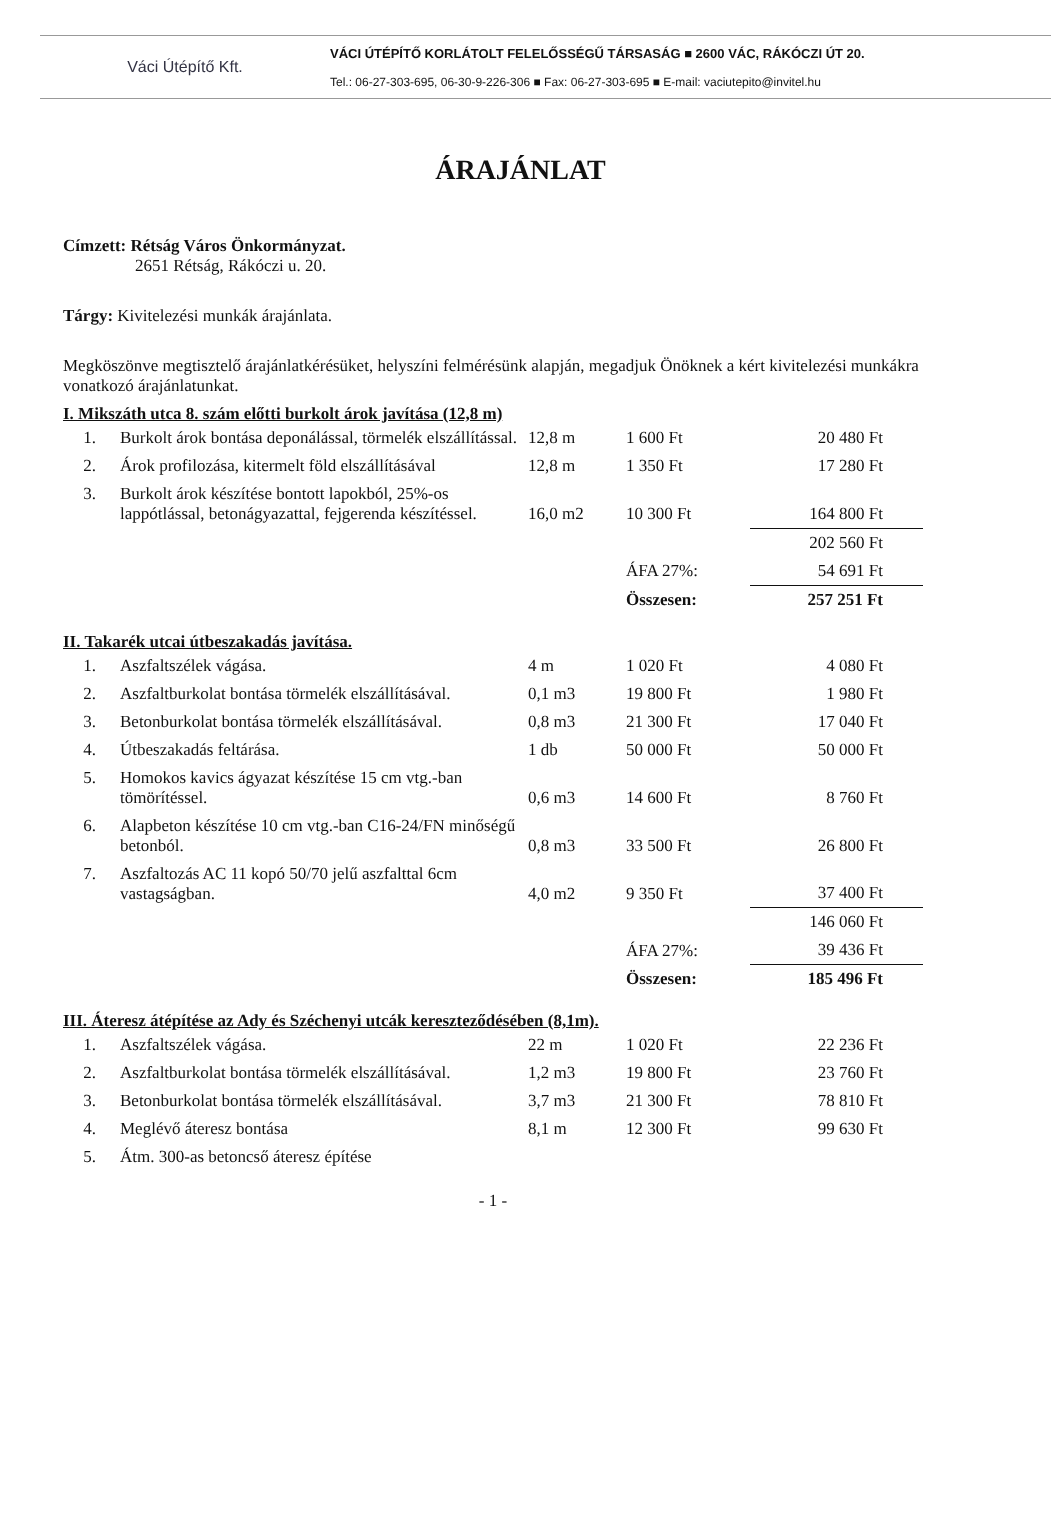Váci Útépítő Kft.
VÁCI ÚTÉPÍTŐ KORLÁTOLT FELELŐSSÉGŰ TÁRSASÁG ■ 2600 VÁC, RÁKÓCZI ÚT 20.
Tel.: 06-27-303-695, 06-30-9-226-306 ■ Fax: 06-27-303-695 ■ E-mail: vaciutepito@invitel.hu
ÁRAJÁNLAT
Címzett: Rétság Város Önkormányzat.
2651 Rétság, Rákóczi u. 20.
Tárgy: Kivitelezési munkák árajánlata.
Megköszönve megtisztelő árajánlatkérésüket, helyszíni felmérésünk alapján, megadjuk Önöknek a kért kivitelezési munkákra vonatkozó árajánlatunkat.
I. Mikszáth utca 8. szám előtti burkolt árok javítása (12,8 m)
| 1. | Burkolt árok bontása deponálással, törmelék elszállítással. | 12,8 m | 1 600 Ft | 20 480 Ft |
| 2. | Árok profilozása, kitermelt föld elszállításával | 12,8 m | 1 350 Ft | 17 280 Ft |
| 3. | Burkolt árok készítése bontott lapokból, 25%-os lappótlással, betonágyazattal, fejgerenda készítéssel. | 16,0 m2 | 10 300 Ft | 164 800 Ft |
| | | | | 202 560 Ft |
| | | | ÁFA 27%: | 54 691 Ft |
| | | | Összesen: | 257 251 Ft |
II. Takarék utcai útbeszakadás javítása.
| 1. | Aszfaltszélek vágása. | 4 m | 1 020 Ft | 4 080 Ft |
| 2. | Aszfaltburkolat bontása törmelék elszállításával. | 0,1 m3 | 19 800 Ft | 1 980 Ft |
| 3. | Betonburkolat bontása törmelék elszállításával. | 0,8 m3 | 21 300 Ft | 17 040 Ft |
| 4. | Útbeszakadás feltárása. | 1 db | 50 000 Ft | 50 000 Ft |
| 5. | Homokos kavics ágyazat készítése 15 cm vtg.-ban tömörítéssel. | 0,6 m3 | 14 600 Ft | 8 760 Ft |
| 6. | Alapbeton készítése 10 cm vtg.-ban C16-24/FN minőségű betonból. | 0,8 m3 | 33 500 Ft | 26 800 Ft |
| 7. | Aszfaltozás AC 11 kopó 50/70 jelű aszfalttal 6cm vastagságban. | 4,0 m2 | 9 350 Ft | 37 400 Ft |
| | | | | 146 060 Ft |
| | | | ÁFA 27%: | 39 436 Ft |
| | | | Összesen: | 185 496 Ft |
III. Áteresz átépítése az Ady és Széchenyi utcák kereszteződésében (8,1m).
| 1. | Aszfaltszélek vágása. | 22 m | 1 020 Ft | 22 236 Ft |
| 2. | Aszfaltburkolat bontása törmelék elszállításával. | 1,2 m3 | 19 800 Ft | 23 760 Ft |
| 3. | Betonburkolat bontása törmelék elszállításával. | 3,7 m3 | 21 300 Ft | 78 810 Ft |
| 4. | Meglévő áteresz bontása | 8,1 m | 12 300 Ft | 99 630 Ft |
| 5. | Átm. 300-as betoncső áteresz építése | | | |
- 1 -